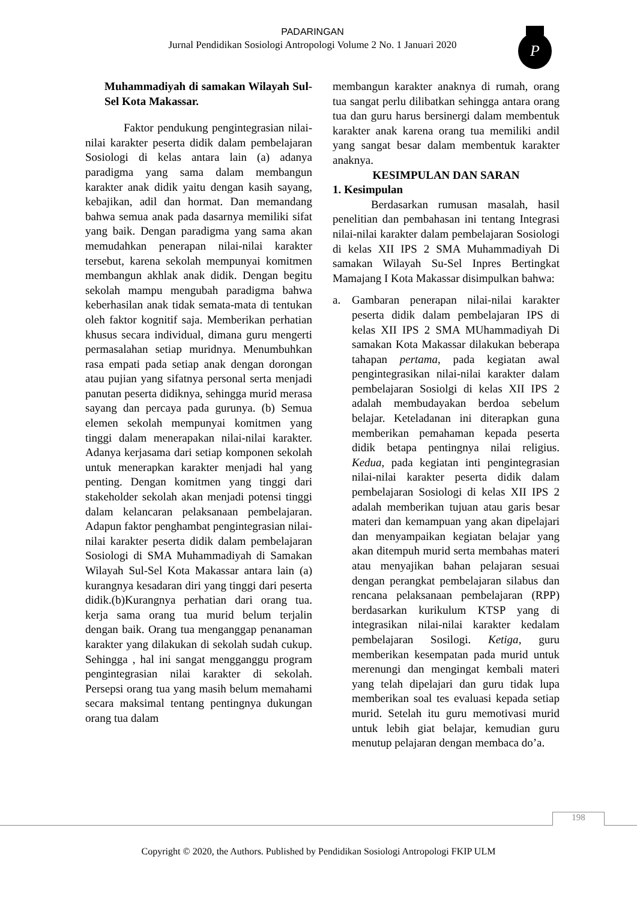PADARINGAN
Jurnal Pendidikan Sosiologi Antropologi Volume 2 No. 1 Januari 2020
P
Muhammadiyah di samakan Wilayah Sul-Sel Kota Makassar.
Faktor pendukung pengintegrasian nilai-nilai karakter peserta didik dalam pembelajaran Sosiologi di kelas antara lain (a) adanya paradigma yang sama dalam membangun karakter anak didik yaitu dengan kasih sayang, kebajikan, adil dan hormat. Dan memandang bahwa semua anak pada dasarnya memiliki sifat yang baik. Dengan paradigma yang sama akan memudahkan penerapan nilai-nilai karakter tersebut, karena sekolah mempunyai komitmen membangun akhlak anak didik. Dengan begitu sekolah mampu mengubah paradigma bahwa keberhasilan anak tidak semata-mata di tentukan oleh faktor kognitif saja. Memberikan perhatian khusus secara individual, dimana guru mengerti permasalahan setiap muridnya. Menumbuhkan rasa empati pada setiap anak dengan dorongan atau pujian yang sifatnya personal serta menjadi panutan peserta didiknya, sehingga murid merasa sayang dan percaya pada gurunya. (b) Semua elemen sekolah mempunyai komitmen yang tinggi dalam menerapakan nilai-nilai karakter. Adanya kerjasama dari setiap komponen sekolah untuk menerapkan karakter menjadi hal yang penting. Dengan komitmen yang tinggi dari stakeholder sekolah akan menjadi potensi tinggi dalam kelancaran pelaksanaan pembelajaran. Adapun faktor penghambat pengintegrasian nilai-nilai karakter peserta didik dalam pembelajaran Sosiologi di SMA Muhammadiyah di Samakan Wilayah Sul-Sel Kota Makassar antara lain (a) kurangnya kesadaran diri yang tinggi dari peserta didik.(b)Kurangnya perhatian dari orang tua. kerja sama orang tua murid belum terjalin dengan baik. Orang tua menganggap penanaman karakter yang dilakukan di sekolah sudah cukup. Sehingga , hal ini sangat mengganggu program pengintegrasian nilai karakter di sekolah. Persepsi orang tua yang masih belum memahami secara maksimal tentang pentingnya dukungan orang tua dalam
membangun karakter anaknya di rumah, orang tua sangat perlu dilibatkan sehingga antara orang tua dan guru harus bersinergi dalam membentuk karakter anak karena orang tua memiliki andil yang sangat besar dalam membentuk karakter anaknya.
KESIMPULAN DAN SARAN
1. Kesimpulan
Berdasarkan rumusan masalah, hasil penelitian dan pembahasan ini tentang Integrasi nilai-nilai karakter dalam pembelajaran Sosiologi di kelas XII IPS 2 SMA Muhammadiyah Di samakan Wilayah Su-Sel Inpres Bertingkat Mamajang I Kota Makassar disimpulkan bahwa:
a. Gambaran penerapan nilai-nilai karakter peserta didik dalam pembelajaran IPS di kelas XII IPS 2 SMA MUhammadiyah Di samakan Kota Makassar dilakukan beberapa tahapan pertama, pada kegiatan awal pengintegrasikan nilai-nilai karakter dalam pembelajaran Sosiolgi di kelas XII IPS 2 adalah membudayakan berdoa sebelum belajar. Keteladanan ini diterapkan guna memberikan pemahaman kepada peserta didik betapa pentingnya nilai religius. Kedua, pada kegiatan inti pengintegrasian nilai-nilai karakter peserta didik dalam pembelajaran Sosiologi di kelas XII IPS 2 adalah memberikan tujuan atau garis besar materi dan kemampuan yang akan dipelajari dan menyampaikan kegiatan belajar yang akan ditempuh murid serta membahas materi atau menyajikan bahan pelajaran sesuai dengan perangkat pembelajaran silabus dan rencana pelaksanaan pembelajaran (RPP) berdasarkan kurikulum KTSP yang di integrasikan nilai-nilai karakter kedalam pembelajaran Sosilogi. Ketiga, guru memberikan kesempatan pada murid untuk merenungi dan mengingat kembali materi yang telah dipelajari dan guru tidak lupa memberikan soal tes evaluasi kepada setiap murid. Setelah itu guru memotivasi murid untuk lebih giat belajar, kemudian guru menutup pelajaran dengan membaca do’a.
198
Copyright © 2020, the Authors. Published by Pendidikan Sosiologi Antropologi FKIP ULM